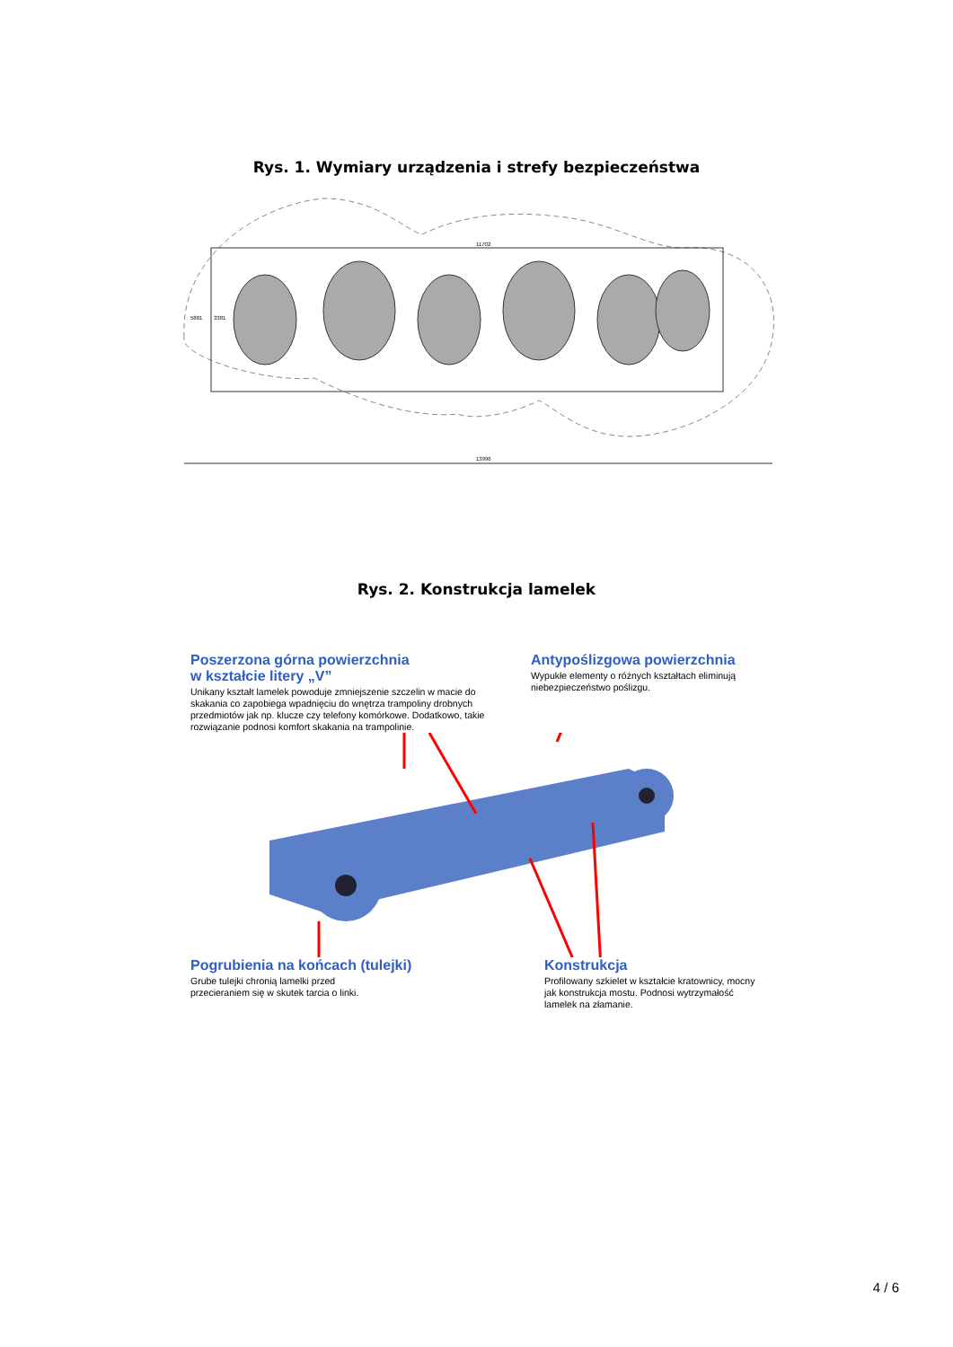Rys. 1. Wymiary urządzenia i strefy bezpieczeństwa
13996
11702
5881
3381
Rys. 2. Konstrukcja lamelek
Poszerzona górna powierzchnia
w kształcie litery „V”
Unikany kształt lamelek powoduje zmniejszenie szczelin w macie do skakania co zapobiega wpadnięciu do wnętrza trampoliny drobnych przedmiotów jak np. klucze czy telefony komórkowe. Dodatkowo, takie rozwiązanie podnosi komfort skakania na trampolinie.
Antypoślizgowa powierzchnia
Wypukłe elementy o różnych kształtach eliminują niebezpieczeństwo poślizgu.
Pogrubienia na końcach (tulejki)
Grube tulejki chronią lamelki przed
przecieraniem się w skutek tarcia o linki.
Konstrukcja
Profilowany szkielet w kształcie kratownicy, mocny jak konstrukcja mostu. Podnosi wytrzymałość lamelek na złamanie.
4 / 6